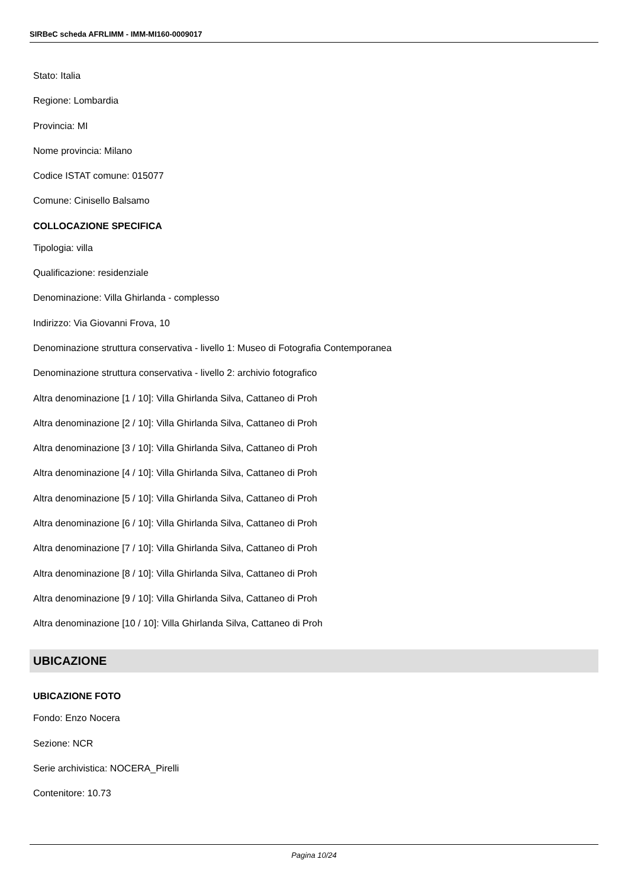SIRBeC scheda AFRLIMM - IMM-MI160-0009017
Stato: Italia
Regione: Lombardia
Provincia: MI
Nome provincia: Milano
Codice ISTAT comune: 015077
Comune: Cinisello Balsamo
COLLOCAZIONE SPECIFICA
Tipologia: villa
Qualificazione: residenziale
Denominazione: Villa Ghirlanda - complesso
Indirizzo: Via Giovanni Frova, 10
Denominazione struttura conservativa - livello 1: Museo di Fotografia Contemporanea
Denominazione struttura conservativa - livello 2: archivio fotografico
Altra denominazione [1 / 10]: Villa Ghirlanda Silva, Cattaneo di Proh
Altra denominazione [2 / 10]: Villa Ghirlanda Silva, Cattaneo di Proh
Altra denominazione [3 / 10]: Villa Ghirlanda Silva, Cattaneo di Proh
Altra denominazione [4 / 10]: Villa Ghirlanda Silva, Cattaneo di Proh
Altra denominazione [5 / 10]: Villa Ghirlanda Silva, Cattaneo di Proh
Altra denominazione [6 / 10]: Villa Ghirlanda Silva, Cattaneo di Proh
Altra denominazione [7 / 10]: Villa Ghirlanda Silva, Cattaneo di Proh
Altra denominazione [8 / 10]: Villa Ghirlanda Silva, Cattaneo di Proh
Altra denominazione [9 / 10]: Villa Ghirlanda Silva, Cattaneo di Proh
Altra denominazione [10 / 10]: Villa Ghirlanda Silva, Cattaneo di Proh
UBICAZIONE
UBICAZIONE FOTO
Fondo: Enzo Nocera
Sezione: NCR
Serie archivistica: NOCERA_Pirelli
Contenitore: 10.73
Pagina 10/24